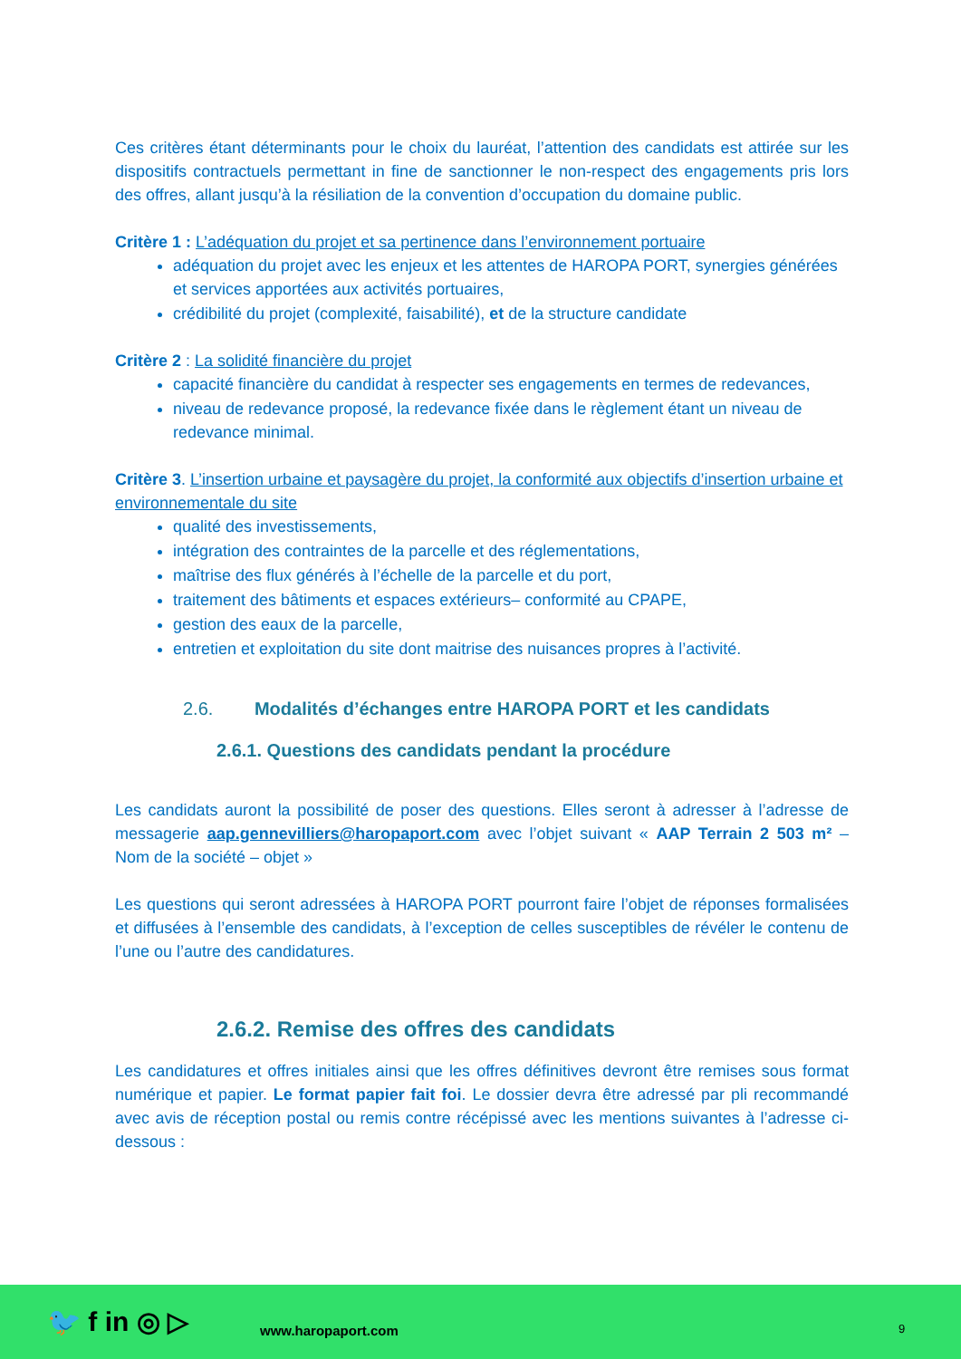Ces critères étant déterminants pour le choix du lauréat, l’attention des candidats est attirée sur les dispositifs contractuels permettant in fine de sanctionner le non-respect des engagements pris lors des offres, allant jusqu’à la résiliation de la convention d’occupation du domaine public.
Critère 1 : L’adéquation du projet et sa pertinence dans l’environnement portuaire
adéquation du projet avec les enjeux et les attentes de HAROPA PORT, synergies générées et services apportées aux activités portuaires,
crédibilité du projet (complexité, faisabilité), et de la structure candidate
Critère 2 : La solidité financière du projet
capacité financière du candidat à respecter ses engagements en termes de redevances,
niveau de redevance proposé, la redevance fixée dans le règlement étant un niveau de redevance minimal.
Critère 3. L’insertion urbaine et paysagère du projet, la conformité aux objectifs d’insertion urbaine et environnementale du site
qualité des investissements,
intégration des contraintes de la parcelle et des réglementations,
maîtrise des flux générés à l’échelle de la parcelle et du port,
traitement des bâtiments et espaces extérieurs– conformité au CPAPE,
gestion des eaux de la parcelle,
entretien et exploitation du site dont maitrise des nuisances propres à l’activité.
2.6. Modalités d’échanges entre HAROPA PORT et les candidats
2.6.1. Questions des candidats pendant la procédure
Les candidats auront la possibilité de poser des questions. Elles seront à adresser à l’adresse de messagerie aap.gennevilliers@haropaport.com avec l’objet suivant « AAP Terrain 2 503 m² – Nom de la société – objet »
Les questions qui seront adressées à HAROPA PORT pourront faire l’objet de réponses formalisées et diffusées à l’ensemble des candidats, à l’exception de celles susceptibles de révéler le contenu de l’une ou l’autre des candidatures.
2.6.2. Remise des offres des candidats
Les candidatures et offres initiales ainsi que les offres définitives devront être remises sous format numérique et papier. Le format papier fait foi. Le dossier devra être adressé par pli recommandé avec avis de réception postal ou remis contre récépissé avec les mentions suivantes à l’adresse ci-dessous :
🐦 f in ◎ ▷ www.haropaport.com 9